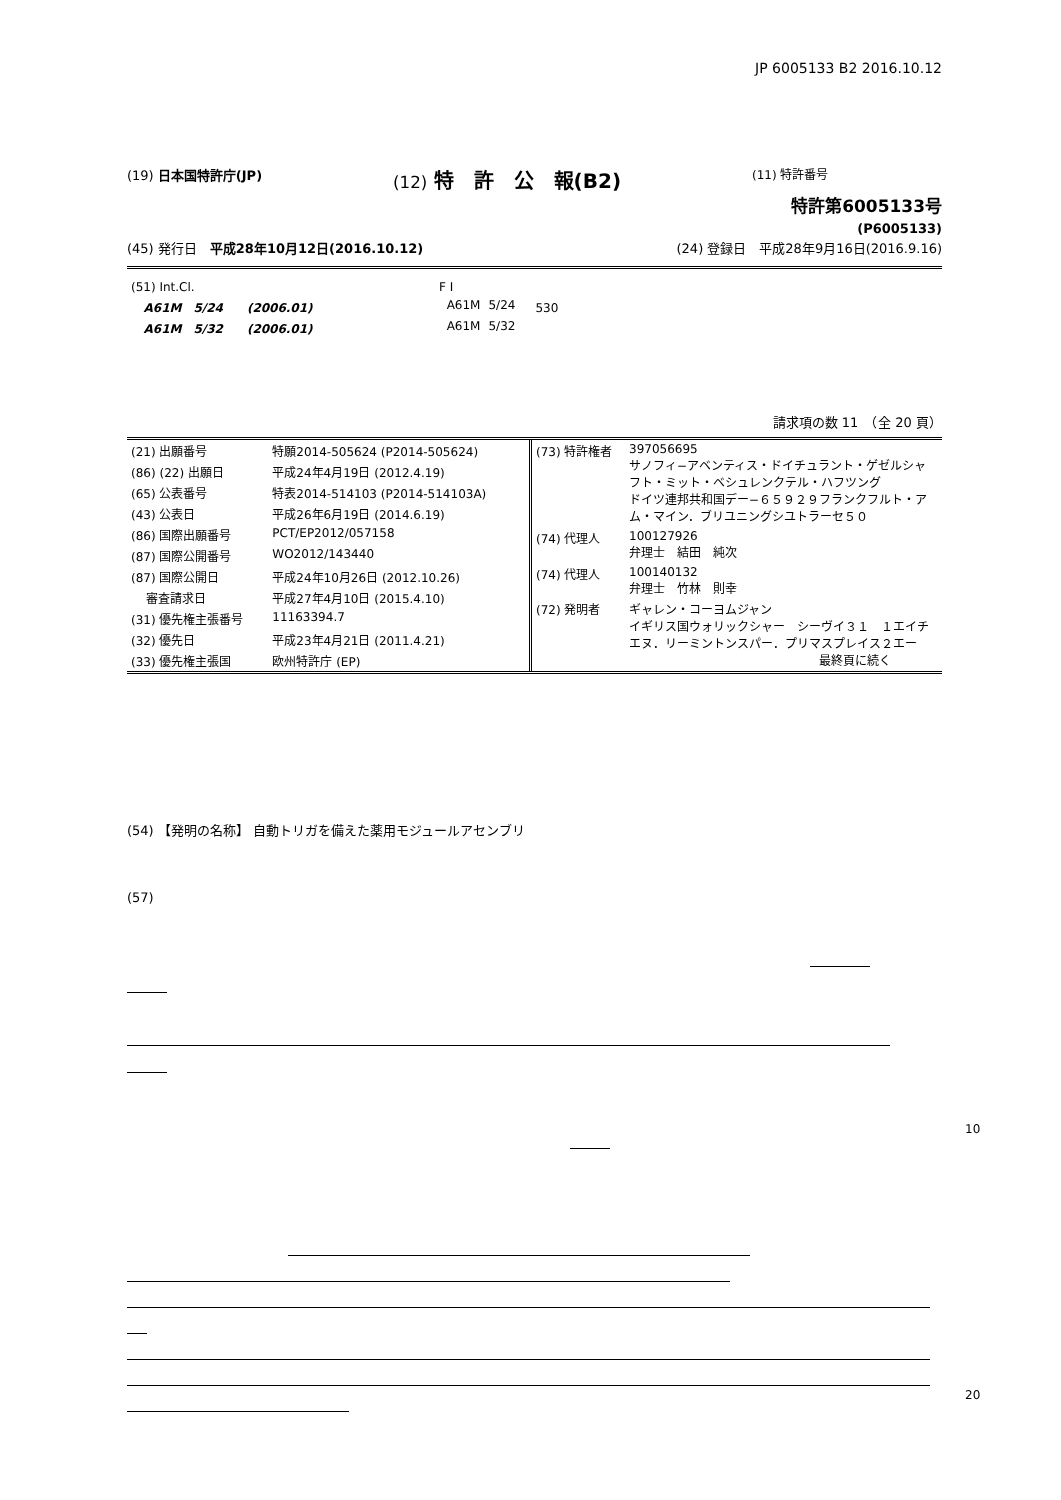JP 6005133 B2 2016.10.12
(19) 日本国特許庁(JP) (12) 特　許　公　報(B2) (11) 特許番号
特許第6005133号
(P6005133)
(45) 発行日　平成28年10月12日(2016.10.12) (24) 登録日　平成28年9月16日(2016.9.16)
| (51) Int.Cl. | F I | | |
| A61M 5/24 (2006.01) | A61M | 5/24 | 530 |
| A61M 5/32 (2006.01) | A61M | 5/32 | |
請求項の数 11　（全 20 頁）
| (21) 出願番号 | 特願2014-505624 (P2014-505624) |
| (86) (22) 出願日 | 平成24年4月19日 (2012.4.19) |
| (65) 公表番号 | 特表2014-514103 (P2014-514103A) |
| (43) 公表日 | 平成26年6月19日 (2014.6.19) |
| (86) 国際出願番号 | PCT/EP2012/057158 |
| (87) 国際公開番号 | WO2012/143440 |
| (87) 国際公開日 | 平成24年10月26日 (2012.10.26) |
| 審査請求日 | 平成27年4月10日 (2015.4.10) |
| (31) 優先権主張番号 | 11163394.7 |
| (32) 優先日 | 平成23年4月21日 (2011.4.21) |
| (33) 優先権主張国 | 欧州特許庁 (EP) |
| (73) 特許権者 | 397056695 サノフィ−アベンティス・ドイチュラント・ゲゼルシャフト・ミット・ベシュレンクテル・ハフツング ドイツ連邦共和国デー−６５９２９フランクフルト・アム・マイン．ブリユニングシユトラーセ５０ |
| (74) 代理人 | 100127926 弁理士 結田 純次 |
| (74) 代理人 | 100140132 弁理士 竹林 則幸 |
| (72) 発明者 | ギャレン・コーヨムジャン イギリス国ウォリックシャー シーヴイ３１ １エイチエヌ．リーミントンスパー．プリマスプレイス２エー 最終頁に続く |
(54) 【発明の名称】 自動トリガを備えた薬用モジュールアセンブリ
(57)
10
20